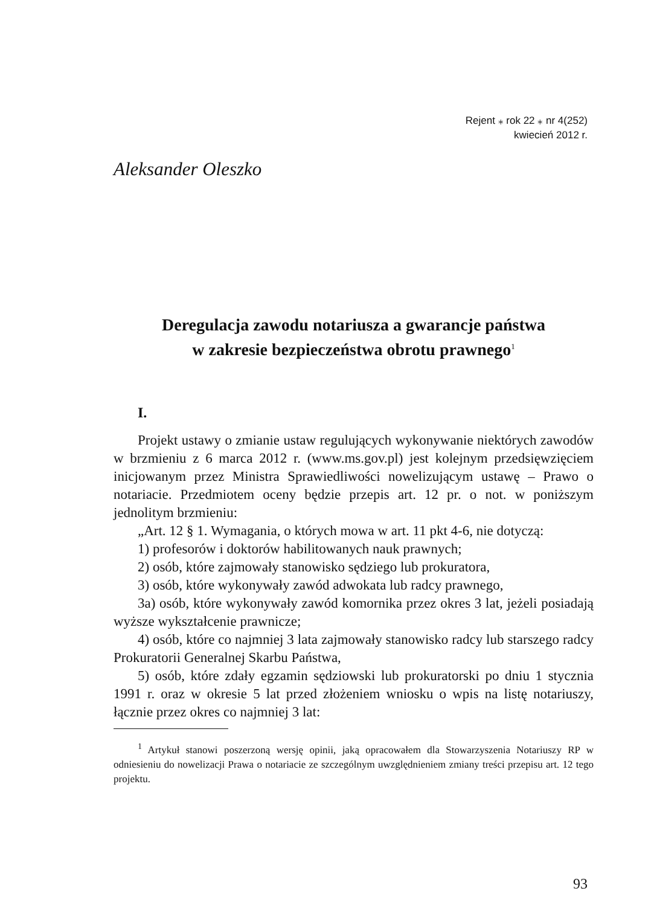Rejent ⁎ rok 22 ⁎ nr 4(252)
kwiecień 2012 r.
Aleksander Oleszko
Deregulacja zawodu notariusza a gwarancje państwa
w zakresie bezpieczeństwa obrotu prawnego<sup>1</sup>
I.
Projekt ustawy o zmianie ustaw regulujących wykonywanie niektórych zawodów w brzmieniu z 6 marca 2012 r. (www.ms.gov.pl) jest kolejnym przedsięwzięciem inicjowanym przez Ministra Sprawiedliwości nowelizującym ustawę – Prawo o notariacie. Przedmiotem oceny będzie przepis art. 12 pr. o not. w poniższym jednolitym brzmieniu:
„Art. 12 § 1. Wymagania, o których mowa w art. 11 pkt 4-6, nie dotyczą:
1) profesorów i doktorów habilitowanych nauk prawnych;
2) osób, które zajmowały stanowisko sędziego lub prokuratora,
3) osób, które wykonywały zawód adwokata lub radcy prawnego,
3a) osób, które wykonywały zawód komornika przez okres 3 lat, jeżeli posiadają wyższe wykształcenie prawnicze;
4) osób, które co najmniej 3 lata zajmowały stanowisko radcy lub starszego radcy Prokuratorii Generalnej Skarbu Państwa,
5) osób, które zdały egzamin sędziowski lub prokuratorski po dniu 1 stycznia 1991 r. oraz w okresie 5 lat przed złożeniem wniosku o wpis na listę notariuszy, łącznie przez okres co najmniej 3 lat:
<sup>1</sup> Artykuł stanowi poszerzoną wersję opinii, jaką opracowałem dla Stowarzyszenia Notariuszy RP w odniesieniu do nowelizacji Prawa o notariacie ze szczególnym uwzględnieniem zmiany treści przepisu art. 12 tego projektu.
93